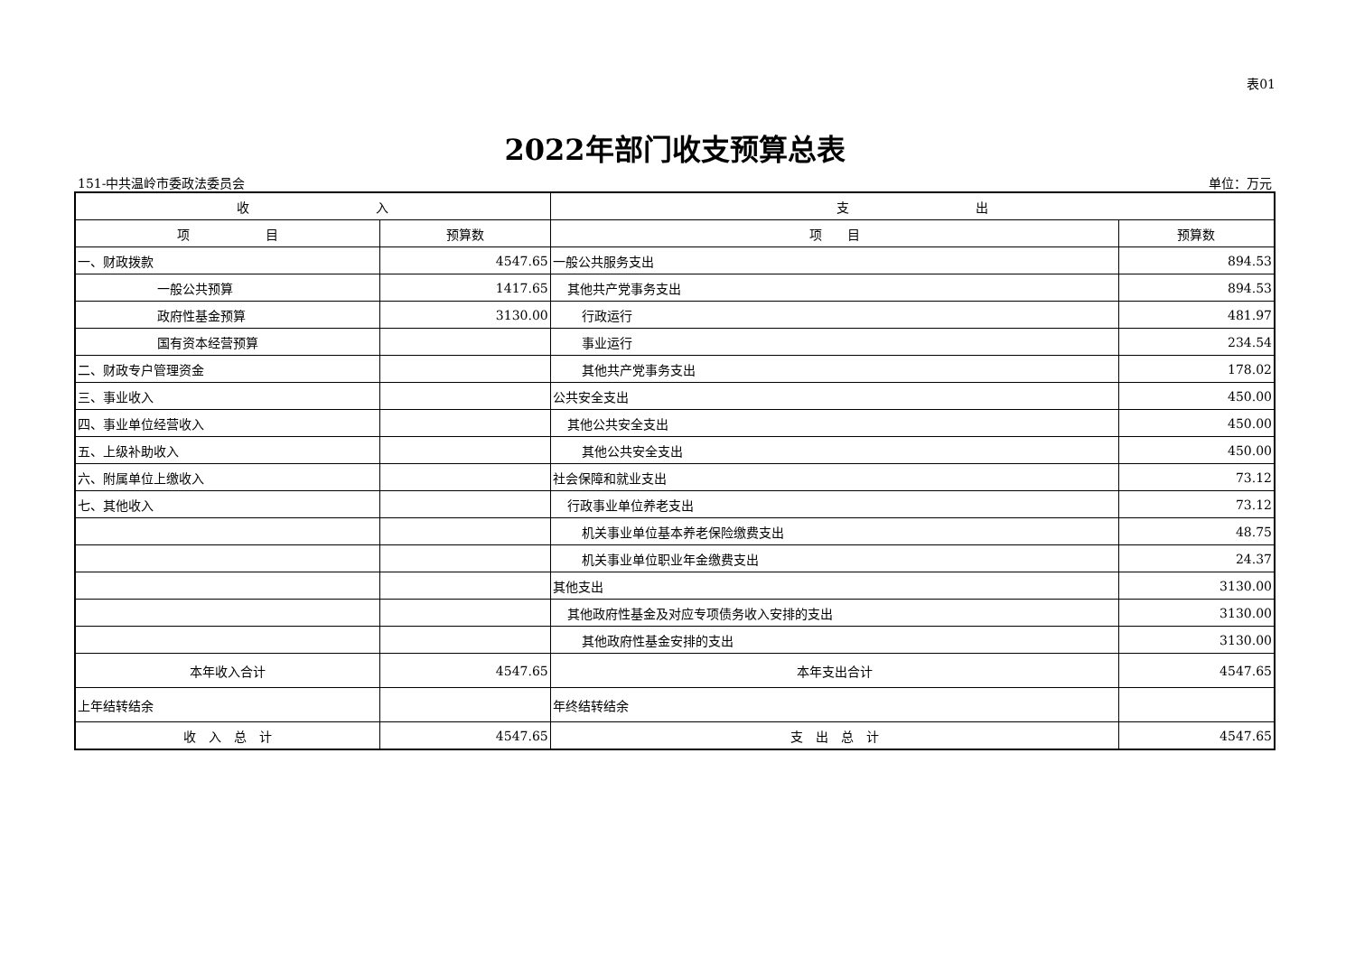表01
2022年部门收支预算总表
151-中共温岭市委政法委员会 单位：万元
| 收 入 | | 支 出 | |
| --- | --- | --- | --- |
| 项 目 | 预算数 | 项 目 | 预算数 |
| 一、财政拨款 | 4547.65 | 一般公共服务支出 | 894.53 |
| 一般公共预算 | 1417.65 | 其他共产党事务支出 | 894.53 |
| 政府性基金预算 | 3130.00 | 行政运行 | 481.97 |
| 国有资本经营预算 | | 事业运行 | 234.54 |
| 二、财政专户管理资金 | | 其他共产党事务支出 | 178.02 |
| 三、事业收入 | | 公共安全支出 | 450.00 |
| 四、事业单位经营收入 | | 其他公共安全支出 | 450.00 |
| 五、上级补助收入 | | 其他公共安全支出 | 450.00 |
| 六、附属单位上缴收入 | | 社会保障和就业支出 | 73.12 |
| 七、其他收入 | | 行政事业单位养老支出 | 73.12 |
| | | 机关事业单位基本养老保险缴费支出 | 48.75 |
| | | 机关事业单位职业年金缴费支出 | 24.37 |
| | | 其他支出 | 3130.00 |
| | | 其他政府性基金及对应专项债务收入安排的支出 | 3130.00 |
| | | 其他政府性基金安排的支出 | 3130.00 |
| 本年收入合计 | 4547.65 | 本年支出合计 | 4547.65 |
| 上年结转结余 | | 年终结转结余 | |
| 收 入 总 计 | 4547.65 | 支 出 总 计 | 4547.65 |